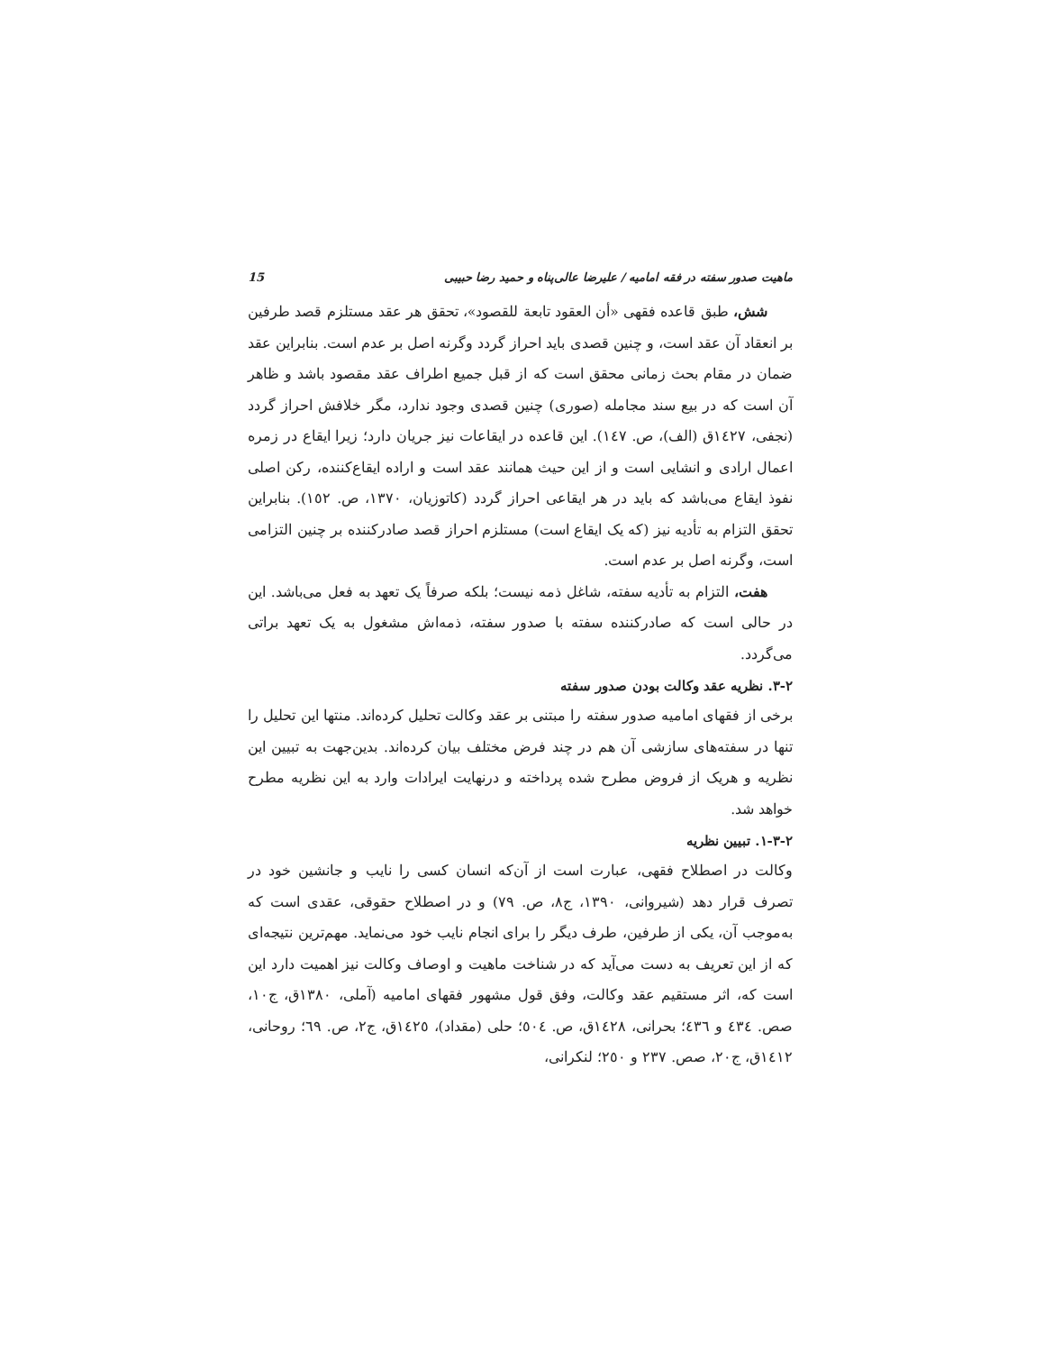ماهیت صدور سفته در فقه امامیه / علیرضا عالی‌پناه و حمید رضا حبیبی 15
شش، طبق قاعده فقهی «أن العقود تابعة للقصود»، تحقق هر عقد مستلزم قصد طرفین بر انعقاد آن عقد است، و چنین قصدی باید احراز گردد وگرنه اصل بر عدم است. بنابراین عقد ضمان در مقام بحث زمانی محقق است که از قبل جمیع اطراف عقد مقصود باشد و ظاهر آن است که در بیع سند مجامله (صوری) چنین قصدی وجود ندارد، مگر خلافش احراز گردد (نجفی، ١٤٢٧ق (الف)، ص. ١٤٧). این قاعده در ایقاعات نیز جریان دارد؛ زیرا ایقاع در زمره اعمال ارادی و انشایی است و از این حیث همانند عقد است و اراده ایقاع‌کننده، رکن اصلی نفوذ ایقاع می‌باشد که باید در هر ایقاعی احراز گردد (کاتوزیان، ١٣٧٠، ص. ١٥٢). بنابراین تحقق التزام به تأدیه نیز (که یک ایقاع است) مستلزم احراز قصد صادرکننده بر چنین التزامی است، وگرنه اصل بر عدم است.
هفت، التزام به تأدیه سفته، شاغل ذمه نیست؛ بلکه صرفاً یک تعهد به فعل می‌باشد. این در حالی است که صادرکننده سفته با صدور سفته، ذمه‌اش مشغول به یک تعهد براتی می‌گردد.
٢-٣. نظریه عقد وکالت بودن صدور سفته
برخی از فقهای امامیه صدور سفته را مبتنی بر عقد وکالت تحلیل کرده‌اند. منتها این تحلیل را تنها در سفته‌های سازشی آن هم در چند فرض مختلف بیان کرده‌اند. بدین‌جهت به تبیین این نظریه و هریک از فروض مطرح شده پرداخته و درنهایت ایرادات وارد به این نظریه مطرح خواهد شد.
٢-٣-١. تبیین نظریه
وکالت در اصطلاح فقهی، عبارت است از آن‌که انسان کسی را نایب و جانشین خود در تصرف قرار دهد (شیروانی، ١٣٩٠، ج٨، ص. ٧٩) و در اصطلاح حقوقی، عقدی است که به‌موجب آن، یکی از طرفین، طرف دیگر را برای انجام نایب خود می‌نماید. مهم‌ترین نتیجه‌ای که از این تعریف به دست می‌آید که در شناخت ماهیت و اوصاف وکالت نیز اهمیت دارد این است که، اثر مستقیم عقد وکالت، وفق قول مشهور فقهای امامیه (آملی، ١٣٨٠ق، ج١٠، صص. ٤٣٤ و ٤٣٦؛ بحرانی، ١٤٢٨ق، ص. ٥٠٤؛ حلی (مقداد)، ١٤٢٥ق، ج٢، ص. ٦٩؛ روحانی، ١٤١٢ق، ج٢٠، صص. ٢٣٧ و ٢٥٠؛ لنکرانی،